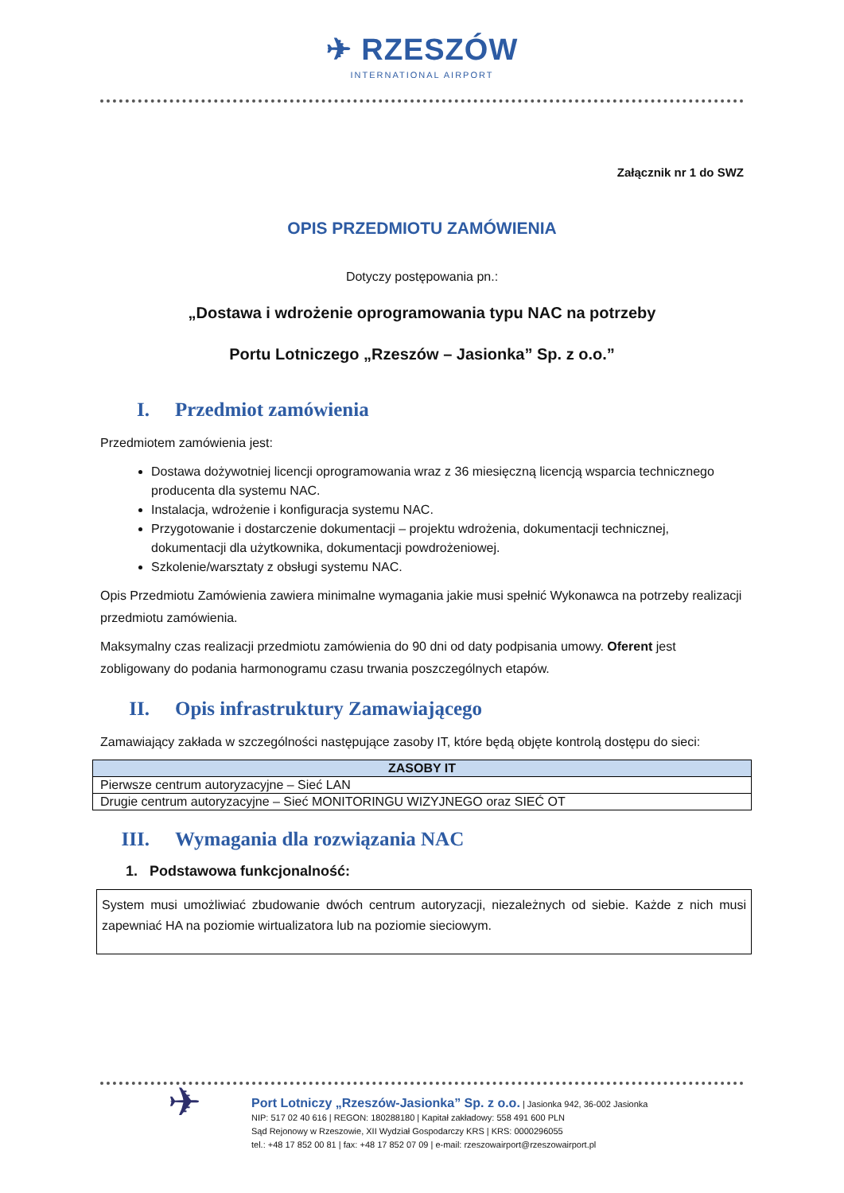✈ RZESZÓW
INTERNATIONAL AIRPORT
Załącznik nr 1 do SWZ
OPIS PRZEDMIOTU ZAMÓWIENIA
Dotyczy postępowania pn.:
„Dostawa i wdrożenie oprogramowania typu NAC na potrzeby
Portu Lotniczego „Rzeszów – Jasionka” Sp. z o.o.”
I. Przedmiot zamówienia
Przedmiotem zamówienia jest:
Dostawa dożywotniej licencji oprogramowania wraz z 36 miesięczną licencją wsparcia technicznego producenta dla systemu NAC.
Instalacja, wdrożenie i konfiguracja systemu NAC.
Przygotowanie i dostarczenie dokumentacji – projektu wdrożenia, dokumentacji technicznej, dokumentacji dla użytkownika, dokumentacji powdrożeniowej.
Szkolenie/warsztaty z obsługi systemu NAC.
Opis Przedmiotu Zamówienia zawiera minimalne wymagania jakie musi spełnić Wykonawca na potrzeby realizacji przedmiotu zamówienia.
Maksymalny czas realizacji przedmiotu zamówienia do 90 dni od daty podpisania umowy. Oferent jest zobligowany do podania harmonogramu czasu trwania poszczególnych etapów.
II. Opis infrastruktury Zamawiającego
Zamawiający zakłada w szczególności następujące zasoby IT, które będą objęte kontrolą dostępu do sieci:
| ZASOBY IT |
| --- |
| Pierwsze centrum autoryzacyjne – Sieć LAN |
| Drugie centrum autoryzacyjne – Sieć MONITORINGU WIZYJNEGO oraz SIEĆ OT |
III. Wymagania dla rozwiązania NAC
1. Podstawowa funkcjonalność:
System musi umożliwiać zbudowanie dwóch centrum autoryzacji, niezależnych od siebie. Każde z nich musi zapewniać HA na poziomie wirtualizatora lub na poziomie sieciowym.
✈
Port Lotniczy „Rzeszów-Jasionka” Sp. z o.o. | Jasionka 942, 36-002 Jasionka
NIP: 517 02 40 616 | REGON: 180288180 | Kapitał zakładowy: 558 491 600 PLN
Sąd Rejonowy w Rzeszowie, XII Wydział Gospodarczy KRS | KRS: 0000296055
tel.: +48 17 852 00 81 | fax: +48 17 852 07 09 | e-mail: rzeszowairport@rzeszowairport.pl